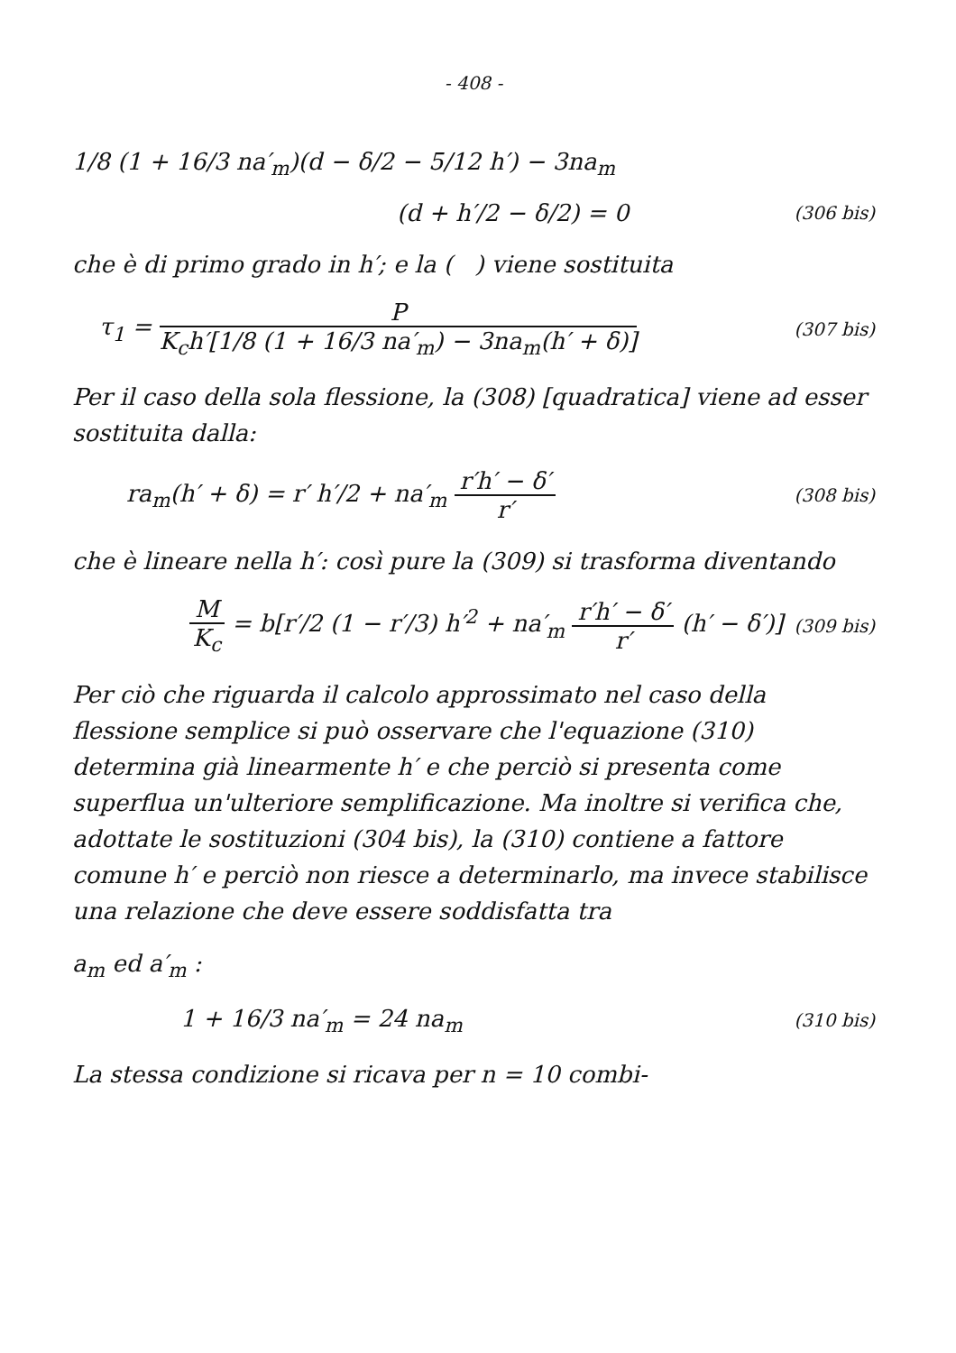- 408 -
1/8 (1 + 16/3 na′<sub>m</sub>)(d − δ/2 − 5/12 h′) − 3na<sub>m</sub>
(d + h′/2 − δ/2) = 0
(306 bis)
che è di primo grado in h′; e la ( ) viene sostituita
τ<sub>1</sub> = P K<sub>c</sub>h′[1/8 (1 + 16/3 na′<sub>m</sub>) − 3na<sub>m</sub>(h′ + δ)]
(307 bis)
Per il caso della sola flessione, la (308) [quadratica] viene ad esser sostituita dalla:
ra<sub>m</sub>(h′ + δ) = r′ h′/2 + na′<sub>m</sub> r′h′ − δ′ r′
(308 bis)
che è lineare nella h′: così pure la (309) si trasforma diventando
M K<sub>c</sub> = b[r′/2 (1 − r′/3) h′<sup>2</sup> + na′<sub>m</sub> r′h′ − δ′ r′ (h′ − δ′)]
(309 bis)
Per ciò che riguarda il calcolo approssimato nel caso della flessione semplice si può osservare che l'equazione (310) determina già linearmente h′ e che perciò si presenta come superflua un'ulteriore semplificazione. Ma inoltre si verifica che, adottate le sostituzioni (304 bis), la (310) contiene a fattore comune h′ e perciò non riesce a determinarlo, ma invece stabilisce una relazione che deve essere soddisfatta tra
a<sub>m</sub> ed a′<sub>m</sub> :
1 + 16/3 na′<sub>m</sub> = 24 na<sub>m</sub>
(310 bis)
La stessa condizione si ricava per n = 10 combi-